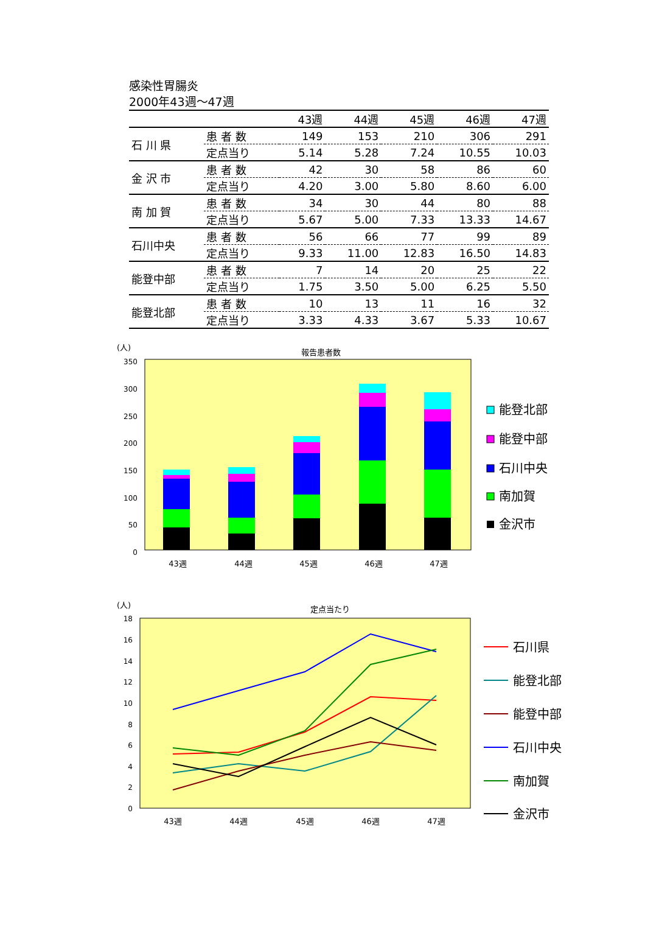感染性胃腸炎
2000年43週～47週
| | | 43週 | 44週 | 45週 | 46週 | 47週 |
| --- | --- | --- | --- | --- | --- | --- |
| 石 川 県 | 患 者 数 | 149 | 153 | 210 | 306 | 291 |
| | 定点当り | 5.14 | 5.28 | 7.24 | 10.55 | 10.03 |
| 金 沢 市 | 患 者 数 | 42 | 30 | 58 | 86 | 60 |
| | 定点当り | 4.20 | 3.00 | 5.80 | 8.60 | 6.00 |
| 南 加 賀 | 患 者 数 | 34 | 30 | 44 | 80 | 88 |
| | 定点当り | 5.67 | 5.00 | 7.33 | 13.33 | 14.67 |
| 石川中央 | 患 者 数 | 56 | 66 | 77 | 99 | 89 |
| | 定点当り | 9.33 | 11.00 | 12.83 | 16.50 | 14.83 |
| 能登中部 | 患 者 数 | 7 | 14 | 20 | 25 | 22 |
| | 定点当り | 1.75 | 3.50 | 5.00 | 6.25 | 5.50 |
| 能登北部 | 患 者 数 | 10 | 13 | 11 | 16 | 32 |
| | 定点当り | 3.33 | 4.33 | 3.67 | 5.33 | 10.67 |
(人)
報告患者数
350
300
250
200
150
100
50
0
43週
44週
45週
46週
47週
能登北部
能登中部
石川中央
南加賀
金沢市
(人)
定点当たり
18
16
14
12
10
8
6
4
2
0
43週
44週
45週
46週
47週
石川県
能登北部
能登中部
石川中央
南加賀
金沢市